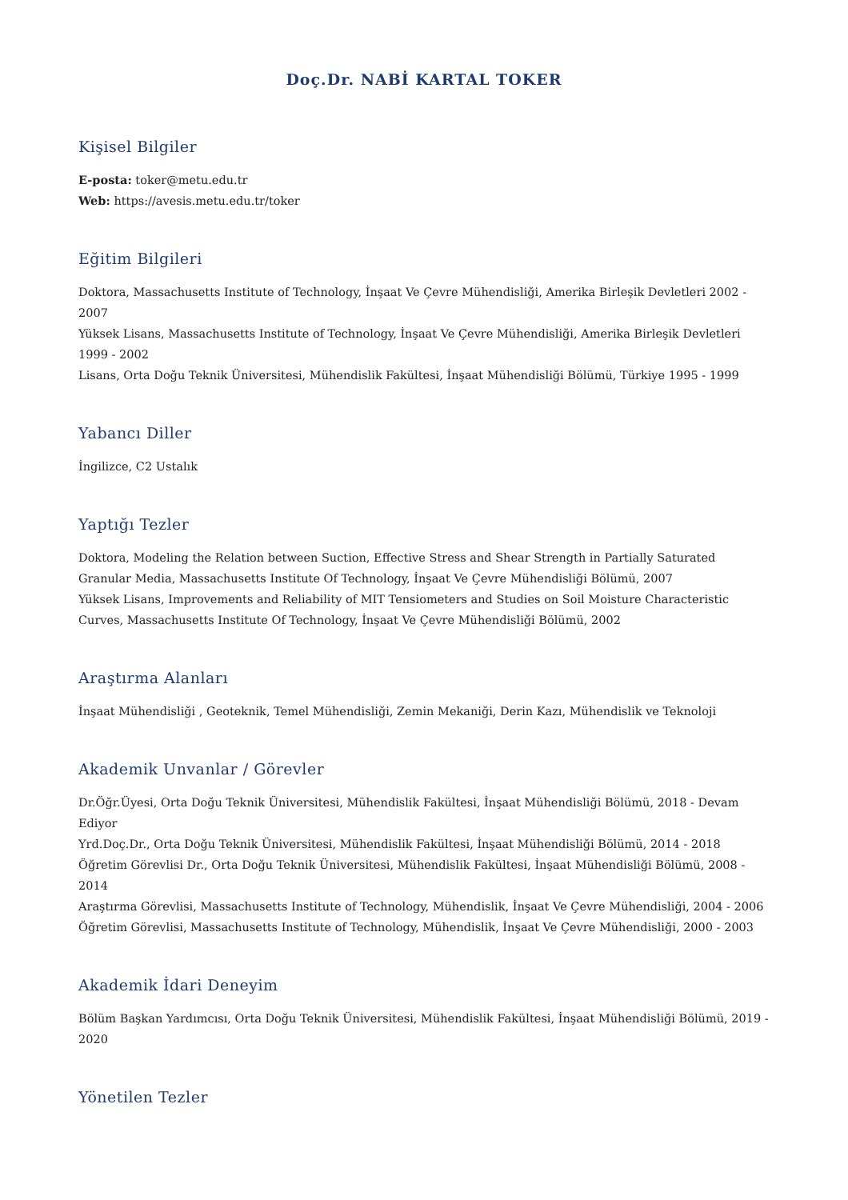Doç.Dr. NABİ KARTAL TOKER
Kişisel Bilgiler
E-posta: toker@metu.edu.tr
Web: https://avesis.metu.edu.tr/toker
Eğitim Bilgileri
Doktora, Massachusetts Institute of Technology, İnşaat Ve Çevre Mühendisliği, Amerika Birleşik Devletleri 2002 - 2007
Yüksek Lisans, Massachusetts Institute of Technology, İnşaat Ve Çevre Mühendisliği, Amerika Birleşik Devletleri 1999 - 2002
Lisans, Orta Doğu Teknik Üniversitesi, Mühendislik Fakültesi, İnşaat Mühendisliği Bölümü, Türkiye 1995 - 1999
Yabancı Diller
İngilizce, C2 Ustalık
Yaptığı Tezler
Doktora, Modeling the Relation between Suction, Effective Stress and Shear Strength in Partially Saturated Granular Media, Massachusetts Institute Of Technology, İnşaat Ve Çevre Mühendisliği Bölümü, 2007
Yüksek Lisans, Improvements and Reliability of MIT Tensiometers and Studies on Soil Moisture Characteristic Curves, Massachusetts Institute Of Technology, İnşaat Ve Çevre Mühendisliği Bölümü, 2002
Araştırma Alanları
İnşaat Mühendisliği , Geoteknik, Temel Mühendisliği, Zemin Mekaniği, Derin Kazı, Mühendislik ve Teknoloji
Akademik Unvanlar / Görevler
Dr.Öğr.Üyesi, Orta Doğu Teknik Üniversitesi, Mühendislik Fakültesi, İnşaat Mühendisliği Bölümü, 2018 - Devam Ediyor
Yrd.Doç.Dr., Orta Doğu Teknik Üniversitesi, Mühendislik Fakültesi, İnşaat Mühendisliği Bölümü, 2014 - 2018
Öğretim Görevlisi Dr., Orta Doğu Teknik Üniversitesi, Mühendislik Fakültesi, İnşaat Mühendisliği Bölümü, 2008 - 2014
Araştırma Görevlisi, Massachusetts Institute of Technology, Mühendislik, İnşaat Ve Çevre Mühendisliği, 2004 - 2006
Öğretim Görevlisi, Massachusetts Institute of Technology, Mühendislik, İnşaat Ve Çevre Mühendisliği, 2000 - 2003
Akademik İdari Deneyim
Bölüm Başkan Yardımcısı, Orta Doğu Teknik Üniversitesi, Mühendislik Fakültesi, İnşaat Mühendisliği Bölümü, 2019 - 2020
Yönetilen Tezler